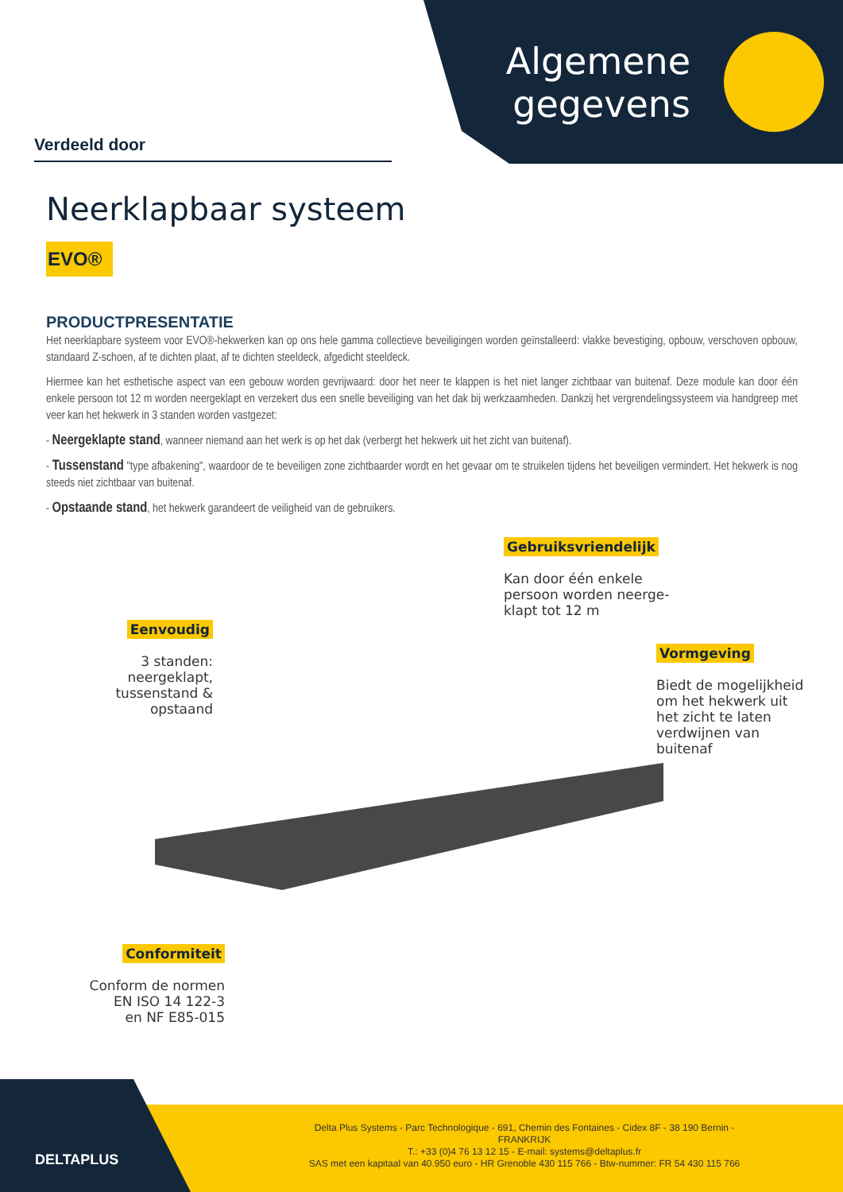Algemene
gegevens
Verdeeld door
Neerklapbaar systeem
EVO®
PRODUCTPRESENTATIE
Het neerklapbare systeem voor EVO®-hekwerken kan op ons hele gamma collectieve beveiligingen worden geïnstalleerd: vlakke bevestiging, opbouw, verschoven opbouw, standaard Z-schoen, af te dichten plaat, af te dichten steeldeck, afgedicht steeldeck.
Hiermee kan het esthetische aspect van een gebouw worden gevrijwaard: door het neer te klappen is het niet langer zichtbaar van buitenaf. Deze module kan door één enkele persoon tot 12 m worden neergeklapt en verzekert dus een snelle beveiliging van het dak bij werkzaamheden. Dankzij het vergrendelingssysteem via handgreep met veer kan het hekwerk in 3 standen worden vastgezet:
- Neergeklapte stand, wanneer niemand aan het werk is op het dak (verbergt het hekwerk uit het zicht van buitenaf).
- Tussenstand "type afbakening", waardoor de te beveiligen zone zichtbaarder wordt en het gevaar om te struikelen tijdens het beveiligen vermindert. Het hekwerk is nog steeds niet zichtbaar van buitenaf.
- Opstaande stand, het hekwerk garandeert de veiligheid van de gebruikers.
Gebruiksvriendelijk
Kan door één enkele
persoon worden neerge-
klapt tot 12 m
Eenvoudig
3 standen: neergeklapt,
tussenstand & opstaand
Vormgeving
Biedt de mogelijkheid
om het hekwerk uit
het zicht te laten
verdwijnen van
buitenaf
Conformiteit
Conform de normen
EN ISO 14 122-3
en NF E85-015
DELTAPLUS
Delta Plus Systems - Parc Technologique - 691, Chemin des Fontaines - Cidex 8F - 38 190 Bernin - FRANKRIJK
T.: +33 (0)4 76 13 12 15 - E-mail: systems@deltaplus.fr
SAS met een kapitaal van 40.950 euro - HR Grenoble 430 115 766 - Btw-nummer: FR 54 430 115 766